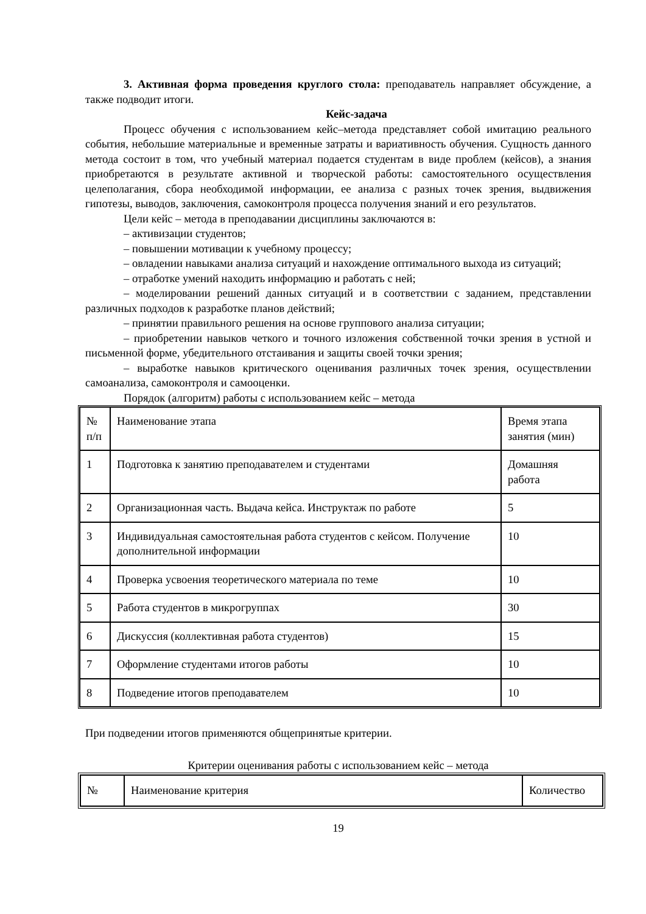3. Активная форма проведения круглого стола: преподаватель направляет обсуждение, а также подводит итоги.
Кейс-задача
Процесс обучения с использованием кейс–метода представляет собой имитацию реального события, небольшие материальные и временные затраты и вариативность обучения. Сущность данного метода состоит в том, что учебный материал подается студентам в виде проблем (кейсов), а знания приобретаются в результате активной и творческой работы: самостоятельного осуществления целеполагания, сбора необходимой информации, ее анализа с разных точек зрения, выдвижения гипотезы, выводов, заключения, самоконтроля процесса получения знаний и его результатов.
Цели кейс – метода в преподавании дисциплины заключаются в:
– активизации студентов;
– повышении мотивации к учебному процессу;
– овладении навыками анализа ситуаций и нахождение оптимального выхода из ситуаций;
– отработке умений находить информацию и работать с ней;
– моделировании решений данных ситуаций и в соответствии с заданием, представлении различных подходов к разработке планов действий;
– принятии правильного решения на основе группового анализа ситуации;
– приобретении навыков четкого и точного изложения собственной точки зрения в устной и письменной форме, убедительного отстаивания и защиты своей точки зрения;
– выработке навыков критического оценивания различных точек зрения, осуществлении самоанализа, самоконтроля и самооценки.
Порядок (алгоритм) работы с использованием кейс – метода
| № п/п | Наименование этапа | Время этапа занятия (мин) |
| 1 | Подготовка к занятию преподавателем и студентами | Домашняя работа |
| 2 | Организационная часть. Выдача кейса. Инструктаж по работе | 5 |
| 3 | Индивидуальная самостоятельная работа студентов с кейсом. Получение дополнительной информации | 10 |
| 4 | Проверка усвоения теоретического материала по теме | 10 |
| 5 | Работа студентов в микрогруппах | 30 |
| 6 | Дискуссия (коллективная работа студентов) | 15 |
| 7 | Оформление студентами итогов работы | 10 |
| 8 | Подведение итогов преподавателем | 10 |
При подведении итогов применяются общепринятые критерии.
Критерии оценивания работы с использованием кейс – метода
| № | Наименование критерия | Количество |
19